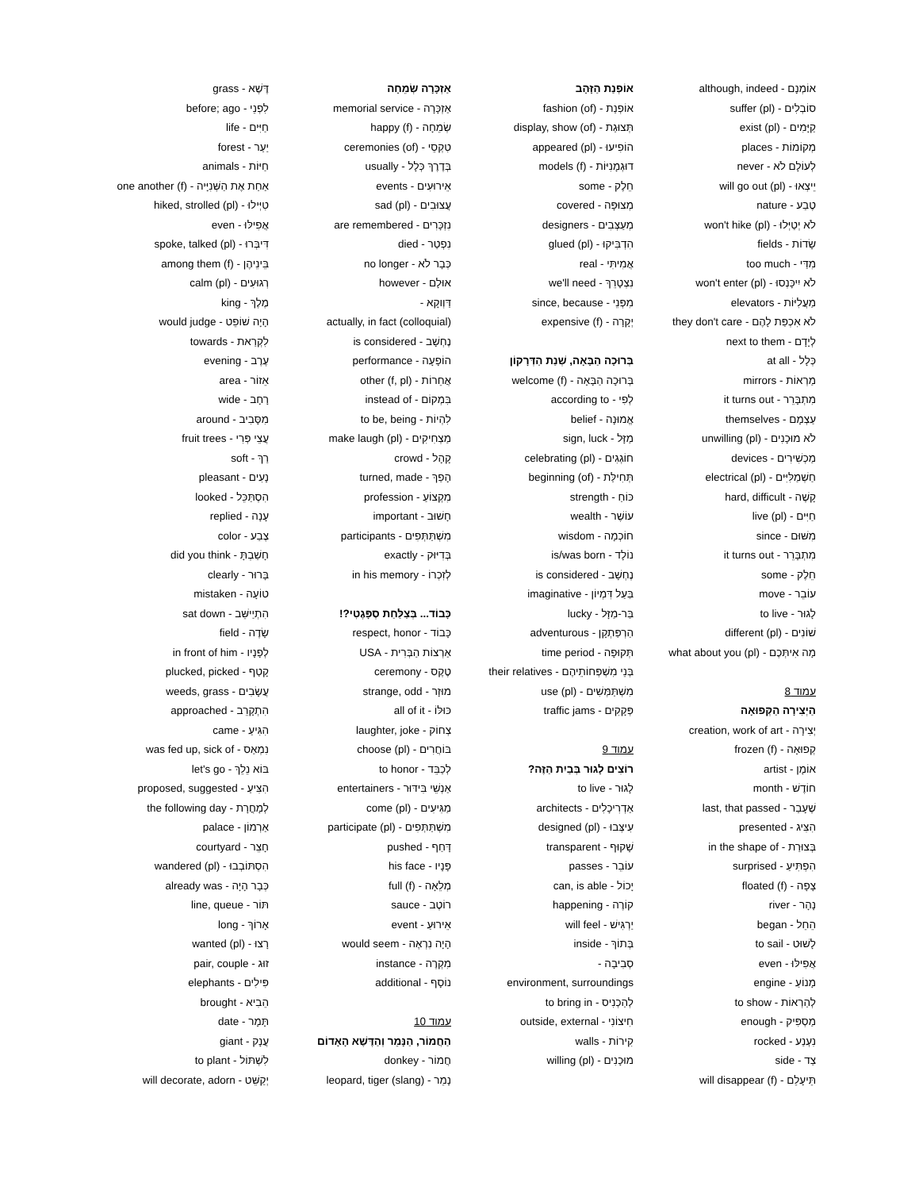אוֹמְנָם - although, indeed
סוֹבְלִים - suffer (pl)
קַיָּמִים - exist (pl)
מְקוֹמוֹת - places
לְעוֹלָם לֹא - never
יֵיצְאוּ - will go out (pl)
טֶבַע - nature
לֹא יְטַיְּלוּ - won't hike (pl)
שָׂדוֹת - fields
מִדַּי - too much
לֹא יִיכָּנְסוּ - won't enter (pl)
מַעֲלִיּוֹת - elevators
לֹא אִכְפַּת לָהֶם - they don't care
לְיָדָם - next to them
כְּלָל - at all
מַרְאוֹת - mirrors
מִתְבָּרֵר - it turns out
עַצְמָם - themselves
לֹא מוּכָנִים - unwilling (pl)
מַכְשִׁירִים - devices
חַשְׁמַלִּיִּים - electrical (pl)
קָשֶׁה - hard, difficult
חַיִּים - live (pl)
מִשּׁוּם - since
מִתְבָּרֵר - it turns out
חֵלֶק - some
עוֹבֵר - move
לָגוּר - to live
שׁוֹנִים - different (pl)
מָה אִיתְּכֶם - what about you (pl)
עמוד 8
הַיְצִירָה הַקְּפוּאָה
יְצִירָה - creation, work of art
קְפוּאָה - frozen (f)
אוֹמָן - artist
חוֹדֶשׁ - month
שֶׁעָבַר - last, that passed
הִצִּיג - presented
בְּצוּרַת - in the shape of
הִפְתִּיעַ - surprised
צָפָה - floated (f)
נָהָר - river
הֵחֵל - began
לָשׁוּט - to sail
אֲפִילּוּ - even
מָנוֹעַ - engine
לְהַרְאוֹת - to show
מַסְפִּיק - enough
נִעְנַע - rocked
צַד - side
תֵּיעָלֵם - will disappear (f)
אוֹפְנַת הַזָּהָב
אוֹפְנַת - fashion (of)
תְּצוּגַת - display, show (of)
הוֹפִיעוּ - appeared (pl)
דוּגְמָנִיּוֹת - models (f)
חֵלֶק - some
מְצוּפָּה - covered
מְעַצְּבִים - designers
הִדְבִּיקוּ - glued (pl)
אֲמִיתִּי - real
נִצְטָרֵךְ - we'll need
מִפְּנֵי - since, because
יְקָרָה - expensive (f)
בְּרוּכָה הַבָּאָה, שְׁנַת הַדְּרָקוֹן
בְּרוּכָה הַבָּאָה - welcome (f)
לְפִי - according to
אֱמוּנָה - belief
מַזָּל - sign, luck
חוֹגְגִים - celebrating (pl)
תְּחִילַּת - beginning (of)
כּוֹחַ - strength
עוֹשֶׁר - wealth
חוֹכְמָה - wisdom
נוֹלָד - is/was born
נֶחְשָׁב - is considered
בַּעַל דִּמְיוֹן - imaginative
בַּר-מַזָּל - lucky
הַרְפַּתְקָן - adventurous
תְּקוּפָה - time period
בְּנֵי מִשְׁפְּחוֹתֵיהֶם - their relatives
מִשְׁתַּמְּשִׁים - use (pl)
פְּקָקִים - traffic jams
עמוד 9
רוֹצִים לָגוּר בְּבַיִת הַזֶּה?
לָגוּר - to live
אַדְרִיכָלִים - architects
עִיצְּבוּ - designed (pl)
שָׁקוּף - transparent
עוֹבֵר - passes
יָכוֹל - can, is able
קוֹרֶה - happening
יַרְגִּישׁ - will feel
בְּתוֹךְ - inside
סְבִיבָה -
environment, surroundings
לְהַכְנִיס - to bring in
חִיצוֹנִי - outside, external
קִירוֹת - walls
מוּכָנִים - willing (pl)
אַזְכָּרָה שְׂמֵחָה
אַזְכָּרָה - memorial service
שְׂמֵחָה - happy (f)
טִקְסֵי - ceremonies (of)
בְּדֶרֶךְ כְּלָל - usually
אֵירוּעִים - events
עֲצוּבִים - sad (pl)
נִזְכָּרִים - are remembered
נִפְטַר - died
כְּבָר לֹא - no longer
אוּלָם - however
דַּוְוקָא -
actually, in fact (colloquial)
נֶחְשָׁב - is considered
הוֹפָעָה - performance
אֲחֵרוֹת - other (f, pl)
בִּמְקוֹם - instead of
לִהְיוֹת - to be, being
מַצְחִיקִים - make laugh (pl)
קָהָל - crowd
הָפַךְ - turned, made
מִקְצוֹעַ - profession
חָשׁוּב - important
מִשְׁתַּתְּפִים - participants
בְּדִיּוּק - exactly
לְזִכְרוֹ - in his memory
כָּבוֹד... בְּצַלַּחַת סְפָּגֶטִי?!
כָּבוֹד - respect, honor
אַרְצוֹת הַבְּרִית - USA
טֶקֶס - ceremony
מוּזָר - strange, odd
כּוּלּוֹ - all of it
צְחוֹק - laughter, joke
בּוֹחֲרִים - choose (pl)
לְכַבֵּד - to honor
אַנְשֵׁי בִּידּוּר - entertainers
מַגִּיעִים - come (pl)
מִשְׁתַּתְּפִים - participate (pl)
דָּחַף - pushed
פָּנָיו - his face
מְלֵאָה - full (f)
רוֹטֶב - sauce
אֵירוּעַ - event
הָיָה נִרְאֶה - would seem
מִקְרֶה - instance
נוֹסָף - additional
עמוד 10
הַחֲמוֹר, הַנָּמֵר וְהַדֶּשֶׁא הָאָדוֹם
חֲמוֹר - donkey
נָמֵר - leopard, tiger (slang)
דֶּשֶׁא - grass
לִפְנֵי - before; ago
חַיִּים - life
יַעַר - forest
חַיּוֹת - animals
אַחַת אֶת הַשְּׁנִיָּיה - one another (f)
טִיְּילוּ - hiked, strolled (pl)
אֲפִילּוּ - even
דִּיבְּרוּ - spoke, talked (pl)
בֵּינֵיהֶן - among them (f)
רְגוּעִים - calm (pl)
מֶלֶךְ - king
הָיָה שׁוֹפֵט - would judge
לִקְרַאת - towards
עֶרֶב - evening
אֵזוֹר - area
רָחָב - wide
מִסָּבִיב - around
עֲצֵי פְּרִי - fruit trees
רַךְ - soft
נָעִים - pleasant
הִסְתַּכֵּל - looked
עָנָה - replied
צֶבַע - color
חָשַׁבְתָּ - did you think
בָּרוּר - clearly
טוֹעָה - mistaken
הִתְיַישֵּׁב - sat down
שָׂדֶה - field
לְפָנָיו - in front of him
קָטַף - plucked, picked
עֲשָׂבִים - weeds, grass
הִתְקָרֵב - approached
הִגִּיעַ - came
נִמְאַס - was fed up, sick of
בּוֹא נֵלֵךְ - let's go
הִצִּיעַ - proposed, suggested
לְמָחֳרָת - the following day
אַרְמוֹן - palace
חָצֵר - courtyard
הִסְתּוֹבְבוּ - wandered (pl)
כְּבָר הָיָה - already was
תּוֹר - line, queue
אָרוֹךְ - long
רָצוּ - wanted (pl)
זוּג - pair, couple
פִּילִים - elephants
הֵבִיא - brought
תָּמָר - date
עֲנָק - giant
לִשְׁתּוֹל - to plant
יְקַשֵּׁט - will decorate, adorn